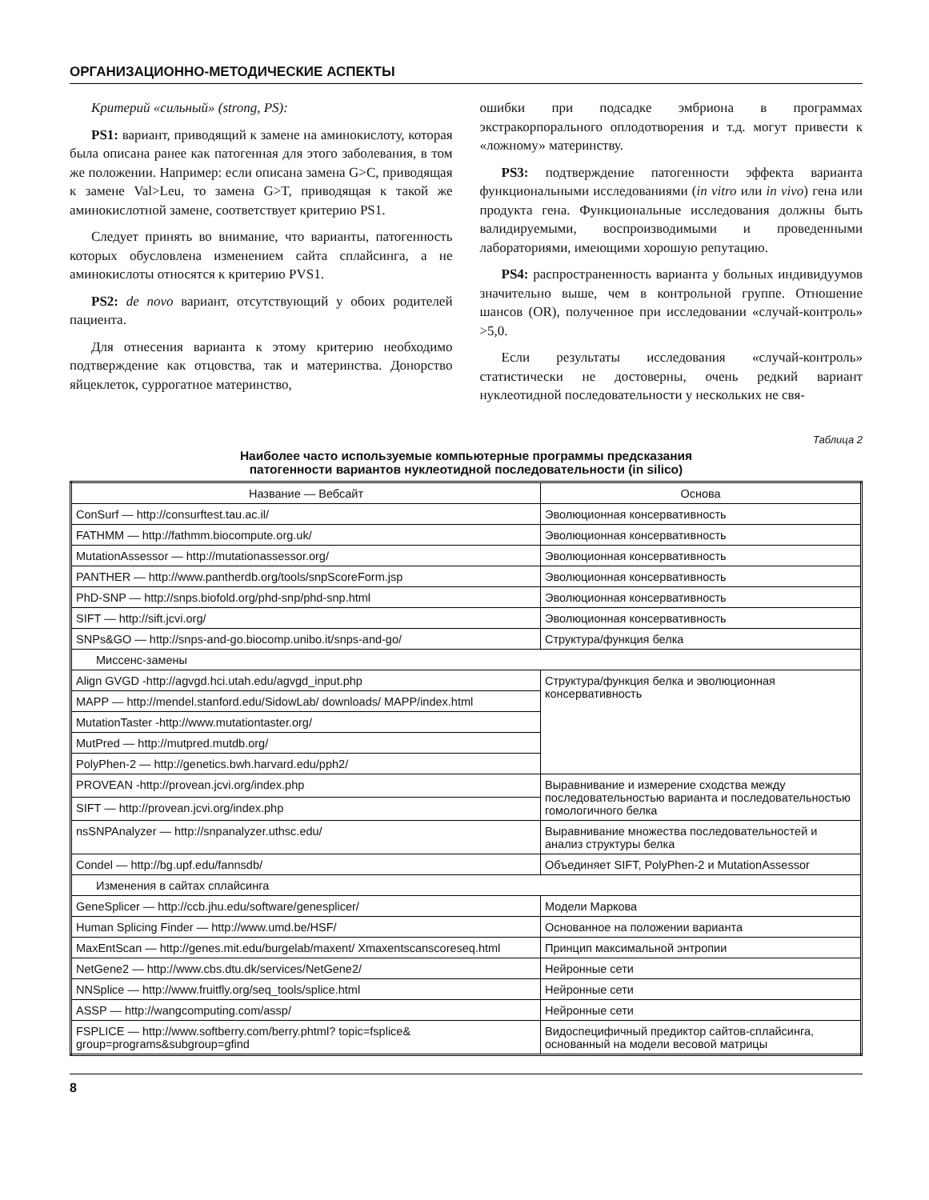ОРГАНИЗАЦИОННО-МЕТОДИЧЕСКИЕ АСПЕКТЫ
Критерий «сильный» (strong, PS):
PS1: вариант, приводящий к замене на аминокислоту, которая была описана ранее как патогенная для этого заболевания, в том же положении. Например: если описана замена G>C, приводящая к замене Val>Leu, то замена G>T, приводящая к такой же аминокислотной замене, соответствует критерию PS1.
Следует принять во внимание, что варианты, патогенность которых обусловлена изменением сайта сплайсинга, а не аминокислоты относятся к критерию PVS1.
PS2: de novo вариант, отсутствующий у обоих родителей пациента.
Для отнесения варианта к этому критерию необходимо подтверждение как отцовства, так и материнства. Донорство яйцеклеток, суррогатное материнство,
ошибки при подсадке эмбриона в программах экстракорпорального оплодотворения и т.д. могут привести к «ложному» материнству.
PS3: подтверждение патогенности эффекта варианта функциональными исследованиями (in vitro или in vivo) гена или продукта гена. Функциональные исследования должны быть валидируемыми, воспроизводимыми и проведенными лабораториями, имеющими хорошую репутацию.
PS4: распространенность варианта у больных индивидуумов значительно выше, чем в контрольной группе. Отношение шансов (OR), полученное при исследовании «случай-контроль» >5,0.
Если результаты исследования «случай-контроль» статистически не достоверны, очень редкий вариант нуклеотидной последовательности у нескольких не свя-
Таблица 2
Наиболее часто используемые компьютерные программы предсказания
патогенности вариантов нуклеотидной последовательности (in silico)
| Название — Вебсайт | Основа |
| --- | --- |
| ConSurf — http://consurftest.tau.ac.il/ | Эволюционная консервативность |
| FATHMM — http://fathmm.biocompute.org.uk/ | Эволюционная консервативность |
| MutationAssessor — http://mutationassessor.org/ | Эволюционная консервативность |
| PANTHER — http://www.pantherdb.org/tools/snpScoreForm.jsp | Эволюционная консервативность |
| PhD-SNP — http://snps.biofold.org/phd-snp/phd-snp.html | Эволюционная консервативность |
| SIFT — http://sift.jcvi.org/ | Эволюционная консервативность |
| SNPs&GO — http://snps-and-go.biocomp.unibo.it/snps-and-go/ | Структура/функция белка |
| Миссенс-замены | |
| Align GVGD -http://agvgd.hci.utah.edu/agvgd_input.php | Структура/функция белка и эволюционная консервативность |
| MAPP — http://mendel.stanford.edu/SidowLab/ downloads/ MAPP/index.html | |
| MutationTaster -http://www.mutationtaster.org/ | |
| MutPred — http://mutpred.mutdb.org/ | |
| PolyPhen-2 — http://genetics.bwh.harvard.edu/pph2/ | |
| PROVEAN -http://provean.jcvi.org/index.php | Выравнивание и измерение сходства между последовательностью варианта и последовательностью гомологичного белка |
| SIFT — http://provean.jcvi.org/index.php | |
| nsSNPAnalyzer — http://snpanalyzer.uthsc.edu/ | Выравнивание множества последовательностей и анализ структуры белка |
| Condel — http://bg.upf.edu/fannsdb/ | Объединяет SIFT, PolyPhen-2 и MutationAssessor |
| Изменения в сайтах сплайсинга | |
| GeneSplicer — http://ccb.jhu.edu/software/genesplicer/ | Модели Маркова |
| Human Splicing Finder — http://www.umd.be/HSF/ | Основанное на положении варианта |
| MaxEntScan — http://genes.mit.edu/burgelab/maxent/ Xmaxentscanscoreseq.html | Принцип максимальной энтропии |
| NetGene2 — http://www.cbs.dtu.dk/services/NetGene2/ | Нейронные сети |
| NNSplice — http://www.fruitfly.org/seq_tools/splice.html | Нейронные сети |
| ASSP — http://wangcomputing.com/assp/ | Нейронные сети |
| FSPLICE — http://www.softberry.com/berry.phtml? topic=fsplice& group=programs&subgroup=gfind | Видоспецифичный предиктор сайтов-сплайсинга, основанный на модели весовой матрицы |
8